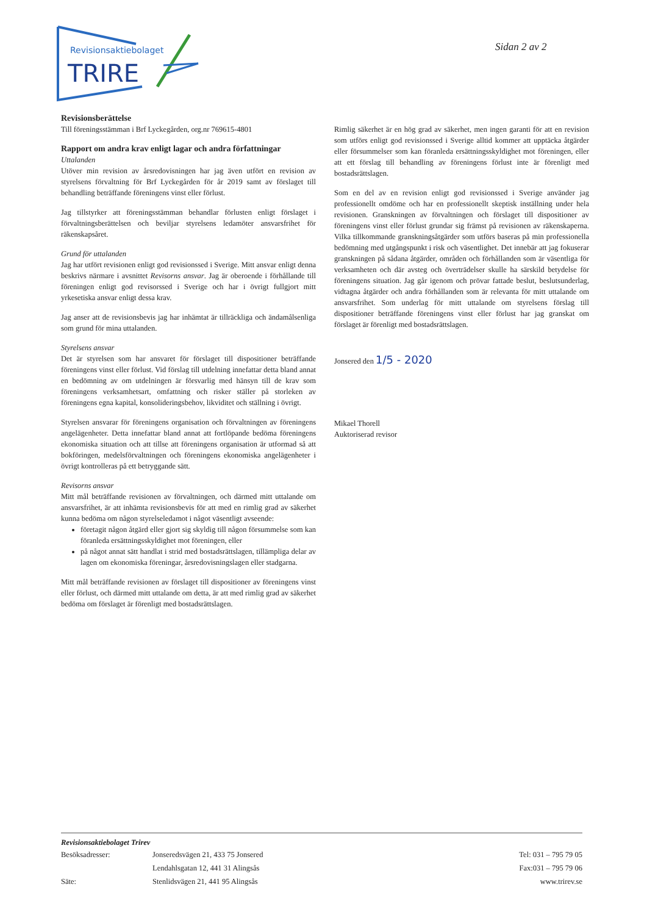Revisionsaktiebolaget
TRIRE
Sidan 2 av 2
Revisionsberättelse
Till föreningsstämman i Brf Lyckegården, org.nr 769615-4801
Rapport om andra krav enligt lagar och andra författningar
Uttalanden
Utöver min revision av årsredovisningen har jag även utfört en revision av styrelsens förvaltning för Brf Lyckegården för år 2019 samt av förslaget till behandling beträffande föreningens vinst eller förlust.
Jag tillstyrker att föreningsstämman behandlar förlusten enligt förslaget i förvaltningsberättelsen och beviljar styrelsens ledamöter ansvarsfrihet för räkenskapsåret.
Grund för uttalanden
Jag har utfört revisionen enligt god revisionssed i Sverige. Mitt ansvar enligt denna beskrivs närmare i avsnittet Revisorns ansvar. Jag är oberoende i förhållande till föreningen enligt god revisorssed i Sverige och har i övrigt fullgjort mitt yrkesetiska ansvar enligt dessa krav.
Jag anser att de revisionsbevis jag har inhämtat är tillräckliga och ändamålsenliga som grund för mina uttalanden.
Styrelsens ansvar
Det är styrelsen som har ansvaret för förslaget till dispositioner beträffande föreningens vinst eller förlust. Vid förslag till utdelning innefattar detta bland annat en bedömning av om utdelningen är försvarlig med hänsyn till de krav som föreningens verksamhetsart, omfattning och risker ställer på storleken av föreningens egna kapital, konsolideringsbehov, likviditet och ställning i övrigt.
Styrelsen ansvarar för föreningens organisation och förvaltningen av föreningens angelägenheter. Detta innefattar bland annat att fortlöpande bedöma föreningens ekonomiska situation och att tillse att föreningens organisation är utformad så att bokföringen, medelsförvaltningen och föreningens ekonomiska angelägenheter i övrigt kontrolleras på ett betryggande sätt.
Revisorns ansvar
Mitt mål beträffande revisionen av förvaltningen, och därmed mitt uttalande om ansvarsfrihet, är att inhämta revisionsbevis för att med en rimlig grad av säkerhet kunna bedöma om någon styrelseledamot i något väsentligt avseende:
företagit någon åtgärd eller gjort sig skyldig till någon försummelse som kan föranleda ersättningsskyldighet mot föreningen, eller
på något annat sätt handlat i strid med bostadsrättslagen, tillämpliga delar av lagen om ekonomiska föreningar, årsredovisningslagen eller stadgarna.
Mitt mål beträffande revisionen av förslaget till dispositioner av föreningens vinst eller förlust, och därmed mitt uttalande om detta, är att med rimlig grad av säkerhet bedöma om förslaget är förenligt med bostadsrättslagen.
Rimlig säkerhet är en hög grad av säkerhet, men ingen garanti för att en revision som utförs enligt god revisionssed i Sverige alltid kommer att upptäcka åtgärder eller försummelser som kan föranleda ersättningsskyldighet mot föreningen, eller att ett förslag till behandling av föreningens förlust inte är förenligt med bostadsrättslagen.
Som en del av en revision enligt god revisionssed i Sverige använder jag professionellt omdöme och har en professionellt skeptisk inställning under hela revisionen. Granskningen av förvaltningen och förslaget till dispositioner av föreningens vinst eller förlust grundar sig främst på revisionen av räkenskaperna. Vilka tillkommande granskningsåtgärder som utförs baseras på min professionella bedömning med utgångspunkt i risk och väsentlighet. Det innebär att jag fokuserar granskningen på sådana åtgärder, områden och förhållanden som är väsentliga för verksamheten och där avsteg och överträdelser skulle ha särskild betydelse för föreningens situation. Jag går igenom och prövar fattade beslut, beslutsunderlag, vidtagna åtgärder och andra förhållanden som är relevanta för mitt uttalande om ansvarsfrihet. Som underlag för mitt uttalande om styrelsens förslag till dispositioner beträffande föreningens vinst eller förlust har jag granskat om förslaget är förenligt med bostadsrättslagen.
Jonsered den 1/5 - 2020
Mikael Thorell
Auktoriserad revisor
Revisionsaktiebolaget Trirev
| Besöksadresser: | Jonseredsvägen 21, 433 75 Jonsered | Tel: 031 – 795 79 05 |
| | Lendahlsgatan 12, 441 31 Alingsås | Fax:031 – 795 79 06 |
| Säte: | Stenlidsvägen 21, 441 95 Alingsås | www.trirev.se |